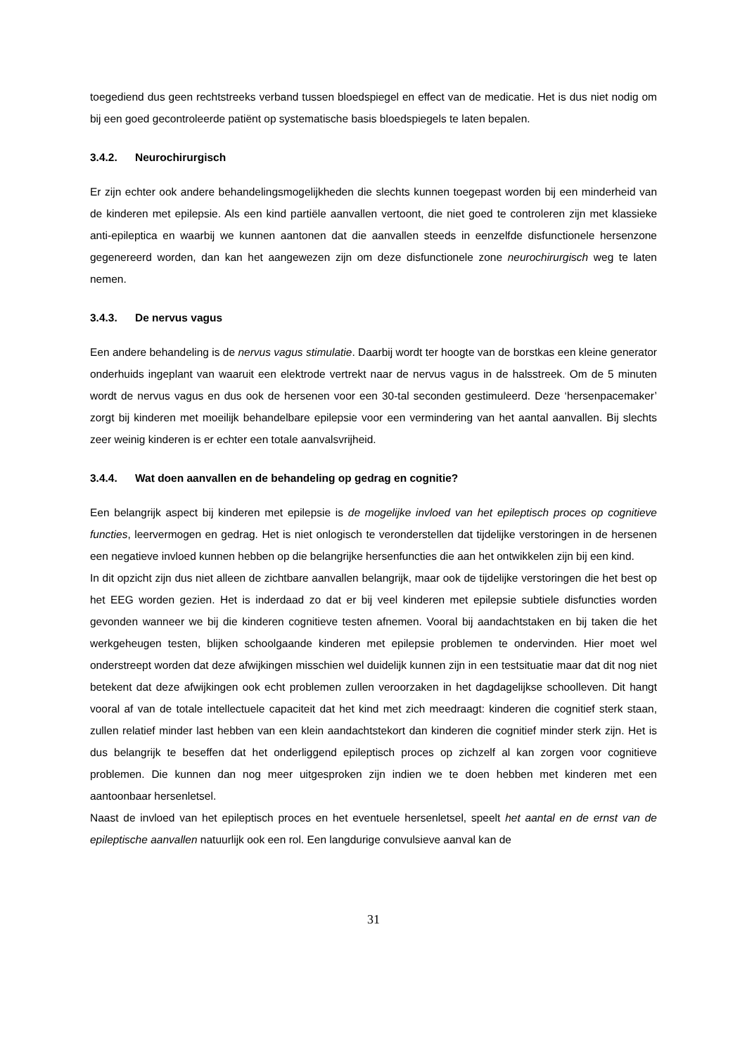toegediend dus geen rechtstreeks verband tussen bloedspiegel en effect van de medicatie. Het is dus niet nodig om bij een goed gecontroleerde patiënt op systematische basis bloedspiegels te laten bepalen.
3.4.2. Neurochirurgisch
Er zijn echter ook andere behandelingsmogelijkheden die slechts kunnen toegepast worden bij een minderheid van de kinderen met epilepsie. Als een kind partiële aanvallen vertoont, die niet goed te controleren zijn met klassieke anti-epileptica en waarbij we kunnen aantonen dat die aanvallen steeds in eenzelfde disfunctionele hersenzone gegenereerd worden, dan kan het aangewezen zijn om deze disfunctionele zone neurochirurgisch weg te laten nemen.
3.4.3. De nervus vagus
Een andere behandeling is de nervus vagus stimulatie. Daarbij wordt ter hoogte van de borstkas een kleine generator onderhuids ingeplant van waaruit een elektrode vertrekt naar de nervus vagus in de halsstreek. Om de 5 minuten wordt de nervus vagus en dus ook de hersenen voor een 30-tal seconden gestimuleerd. Deze ‘hersenpacemaker’ zorgt bij kinderen met moeilijk behandelbare epilepsie voor een vermindering van het aantal aanvallen. Bij slechts zeer weinig kinderen is er echter een totale aanvalsvrijheid.
3.4.4. Wat doen aanvallen en de behandeling op gedrag en cognitie?
Een belangrijk aspect bij kinderen met epilepsie is de mogelijke invloed van het epileptisch proces op cognitieve functies, leervermogen en gedrag. Het is niet onlogisch te veronderstellen dat tijdelijke verstoringen in de hersenen een negatieve invloed kunnen hebben op die belangrijke hersenfuncties die aan het ontwikkelen zijn bij een kind.
In dit opzicht zijn dus niet alleen de zichtbare aanvallen belangrijk, maar ook de tijdelijke verstoringen die het best op het EEG worden gezien. Het is inderdaad zo dat er bij veel kinderen met epilepsie subtiele disfuncties worden gevonden wanneer we bij die kinderen cognitieve testen afnemen. Vooral bij aandachtstaken en bij taken die het werkgeheugen testen, blijken schoolgaande kinderen met epilepsie problemen te ondervinden. Hier moet wel onderstreept worden dat deze afwijkingen misschien wel duidelijk kunnen zijn in een testsituatie maar dat dit nog niet betekent dat deze afwijkingen ook echt problemen zullen veroorzaken in het dagdagelijkse schoolleven. Dit hangt vooral af van de totale intellectuele capaciteit dat het kind met zich meedraagt: kinderen die cognitief sterk staan, zullen relatief minder last hebben van een klein aandachtstekort dan kinderen die cognitief minder sterk zijn. Het is dus belangrijk te beseffen dat het onderliggend epileptisch proces op zichzelf al kan zorgen voor cognitieve problemen. Die kunnen dan nog meer uitgesproken zijn indien we te doen hebben met kinderen met een aantoonbaar hersenletsel.
Naast de invloed van het epileptisch proces en het eventuele hersenletsel, speelt het aantal en de ernst van de epileptische aanvallen natuurlijk ook een rol. Een langdurige convulsieve aanval kan de
31